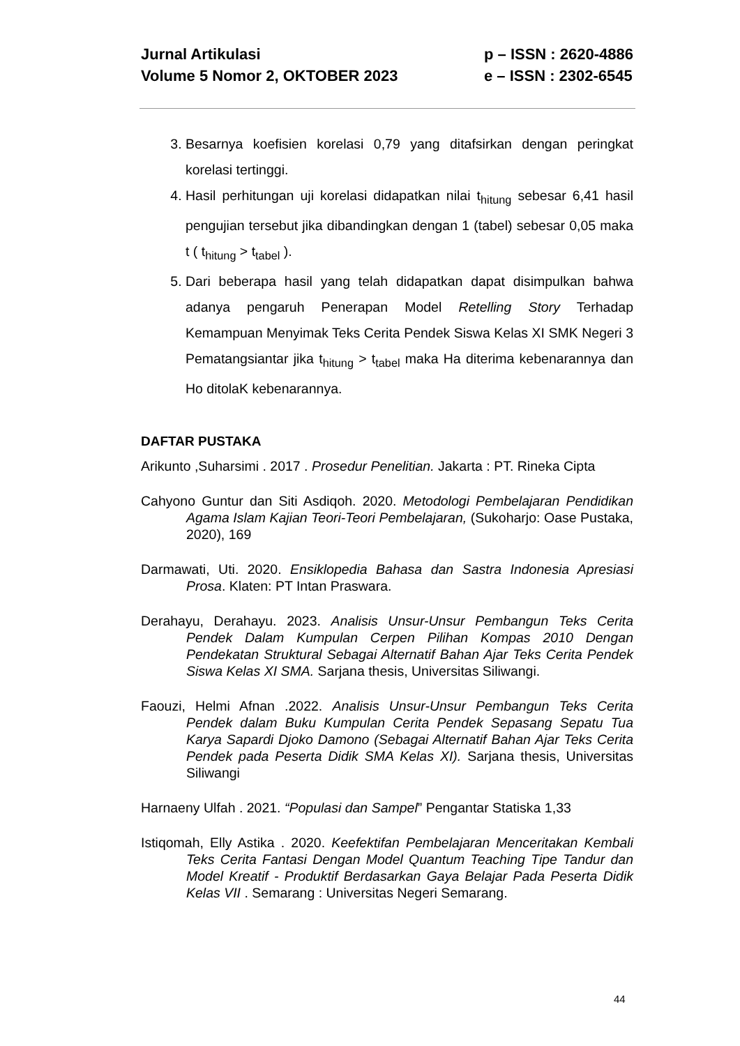Jurnal Artikulasi
Volume 5 Nomor 2, OKTOBER 2023
p – ISSN : 2620-4886
e – ISSN : 2302-6545
3. Besarnya koefisien korelasi 0,79 yang ditafsirkan dengan peringkat korelasi tertinggi.
4. Hasil perhitungan uji korelasi didapatkan nilai t<sub>hitung</sub> sebesar 6,41 hasil pengujian tersebut jika dibandingkan dengan 1 (tabel) sebesar 0,05 maka t ( t<sub>hitung</sub> > t<sub>tabel</sub> ).
5. Dari beberapa hasil yang telah didapatkan dapat disimpulkan bahwa adanya pengaruh Penerapan Model Retelling Story Terhadap Kemampuan Menyimak Teks Cerita Pendek Siswa Kelas XI SMK Negeri 3 Pematangsiantar jika t<sub>hitung</sub> > t<sub>tabel</sub> maka Ha diterima kebenarannya dan Ho ditolaK kebenarannya.
DAFTAR PUSTAKA
Arikunto ,Suharsimi . 2017 . Prosedur Penelitian. Jakarta : PT. Rineka Cipta
Cahyono Guntur dan Siti Asdiqoh. 2020. Metodologi Pembelajaran Pendidikan Agama Islam Kajian Teori-Teori Pembelajaran, (Sukoharjo: Oase Pustaka, 2020), 169
Darmawati, Uti. 2020. Ensiklopedia Bahasa dan Sastra Indonesia Apresiasi Prosa. Klaten: PT Intan Praswara.
Derahayu, Derahayu. 2023. Analisis Unsur-Unsur Pembangun Teks Cerita Pendek Dalam Kumpulan Cerpen Pilihan Kompas 2010 Dengan Pendekatan Struktural Sebagai Alternatif Bahan Ajar Teks Cerita Pendek Siswa Kelas XI SMA. Sarjana thesis, Universitas Siliwangi.
Faouzi, Helmi Afnan .2022. Analisis Unsur-Unsur Pembangun Teks Cerita Pendek dalam Buku Kumpulan Cerita Pendek Sepasang Sepatu Tua Karya Sapardi Djoko Damono (Sebagai Alternatif Bahan Ajar Teks Cerita Pendek pada Peserta Didik SMA Kelas XI). Sarjana thesis, Universitas Siliwangi
Harnaeny Ulfah . 2021. “Populasi dan Sampel” Pengantar Statiska 1,33
Istiqomah, Elly Astika . 2020. Keefektifan Pembelajaran Menceritakan Kembali Teks Cerita Fantasi Dengan Model Quantum Teaching Tipe Tandur dan Model Kreatif - Produktif Berdasarkan Gaya Belajar Pada Peserta Didik Kelas VII . Semarang : Universitas Negeri Semarang.
44